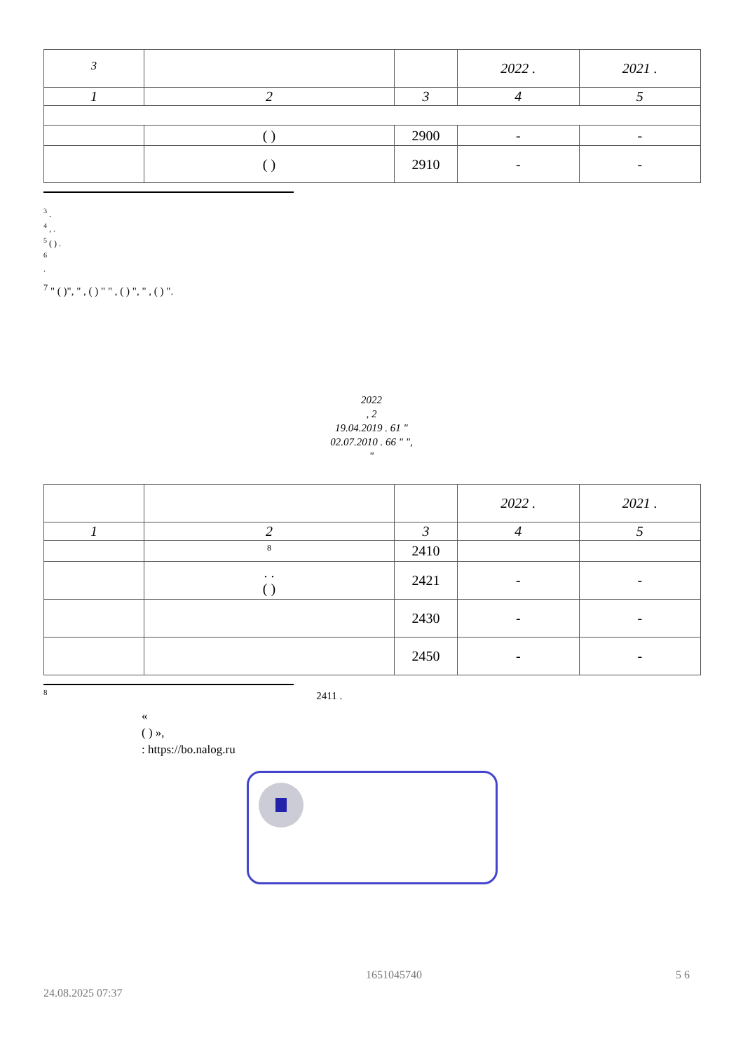| <sup>3</sup> | | | 2022 . | 2021 . |
| 1 | 2 | 3 | 4 | 5 |
| | ( ) | 2900 | - | - |
| | ( ) | 2910 | - | - |
<sup>3</sup> .
<sup>4</sup> , .
<sup>5</sup> ( ) .
<sup>6</sup>
.
<sup>7</sup> " ( )", " , ( ) " " , ( ) ", " , ( ) ".
2022
, 2
19.04.2019 . 61 "
02.07.2010 . 66 " ",
"
| | | | 2022 . | 2021 . |
| 1 | 2 | 3 | 4 | 5 |
| | <sup>8</sup> | 2410 | | |
| | . . ( ) | 2421 | - | - |
| | | 2430 | - | - |
| | | 2450 | - | - |
<sup>8</sup> 2411 .
«
( ) »,
: https://bo.nalog.ru
1651045740 5 6
24.08.2025 07:37